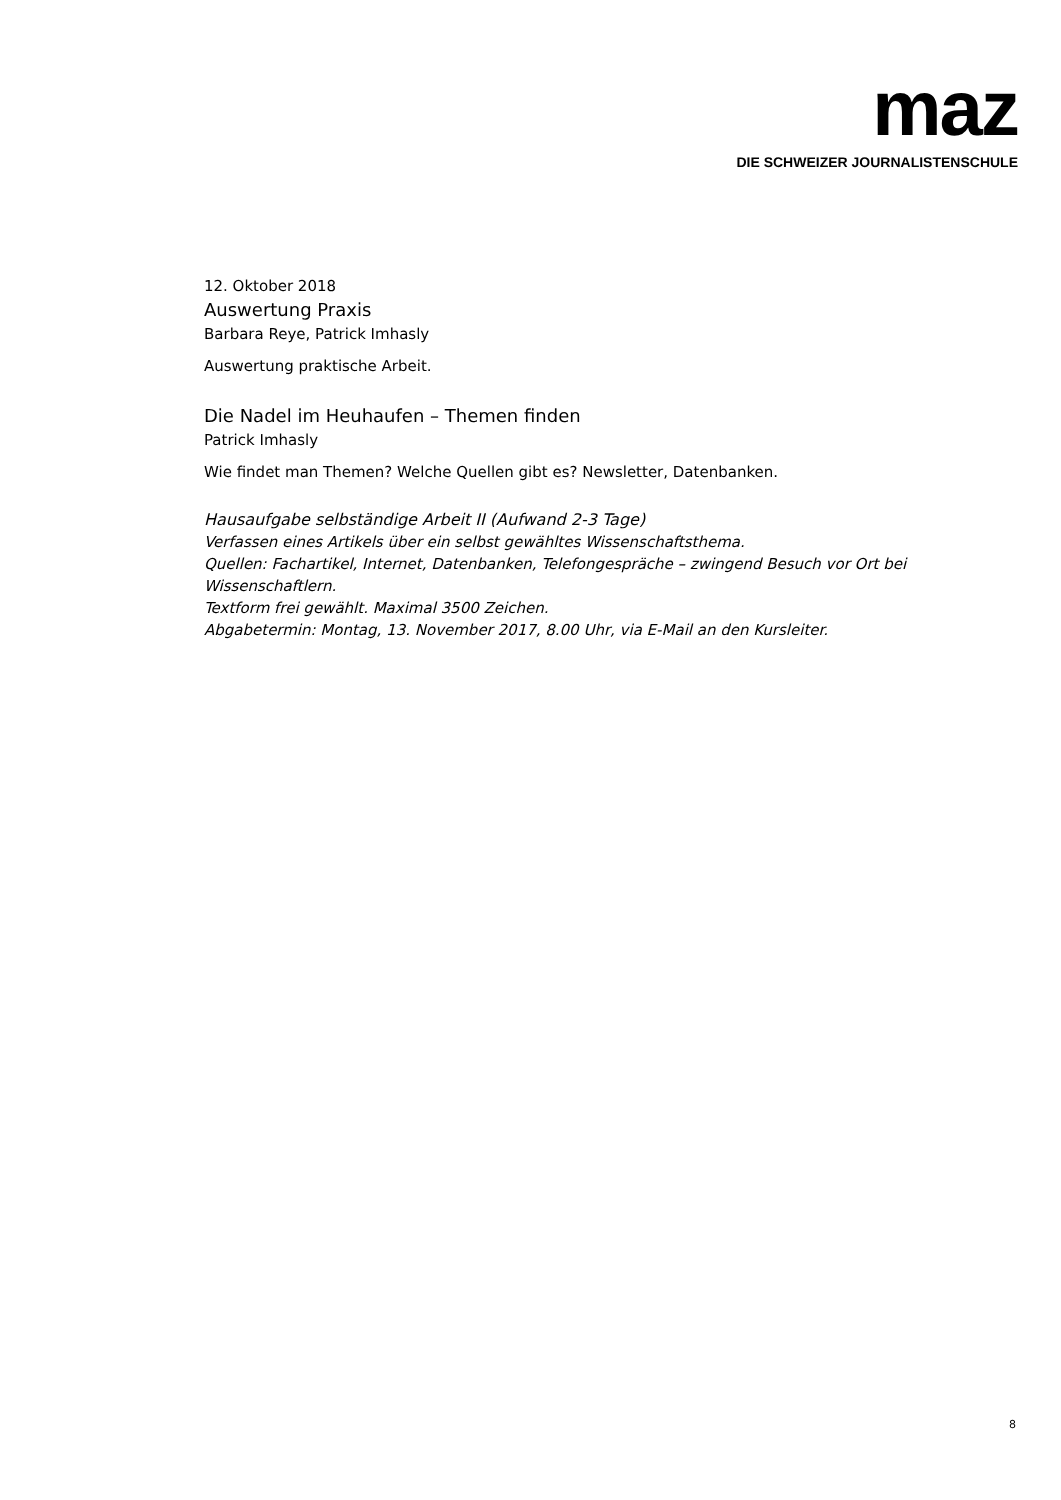maz
DIE SCHWEIZER JOURNALISTENSCHULE
12. Oktober 2018
Auswertung Praxis
Barbara Reye, Patrick Imhasly
Auswertung praktische Arbeit.
Die Nadel im Heuhaufen – Themen finden
Patrick Imhasly
Wie findet man Themen? Welche Quellen gibt es? Newsletter, Datenbanken.
Hausaufgabe selbständige Arbeit II (Aufwand 2-3 Tage)
Verfassen eines Artikels über ein selbst gewähltes Wissenschaftsthema.
Quellen: Fachartikel, Internet, Datenbanken, Telefongespräche – zwingend Besuch vor Ort bei Wissenschaftlern.
Textform frei gewählt. Maximal 3500 Zeichen.
Abgabetermin: Montag, 13. November 2017, 8.00 Uhr, via E-Mail an den Kursleiter.
8